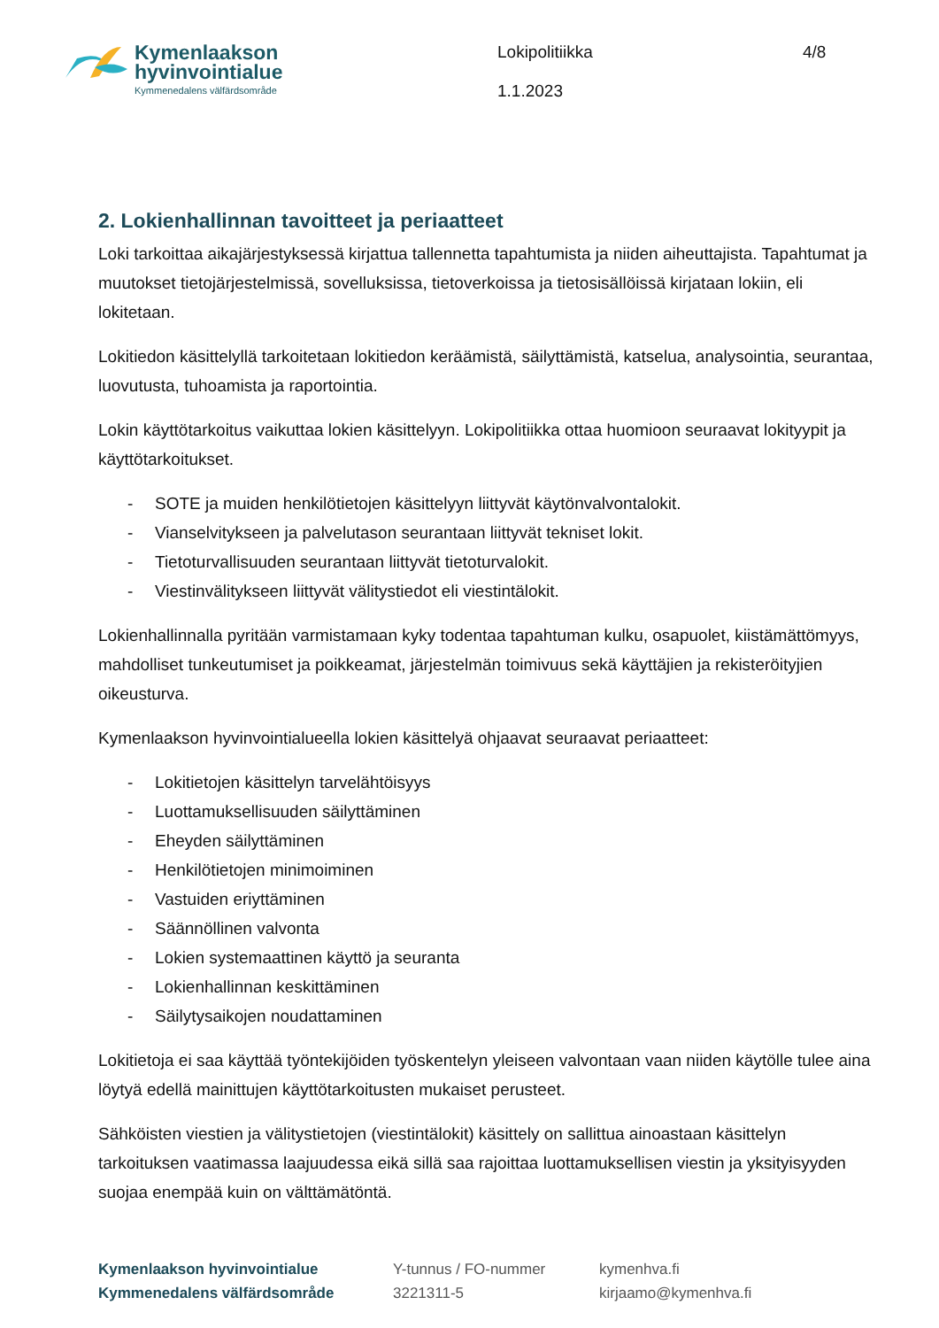Kymenlaakson
hyvinvointialue
Kymmenedalens välfärdsområde
Lokipolitiikka
1.1.2023
4/8
2. Lokienhallinnan tavoitteet ja periaatteet
Loki tarkoittaa aikajärjestyksessä kirjattua tallennetta tapahtumista ja niiden aiheuttajista. Tapahtumat ja muutokset tietojärjestelmissä, sovelluksissa, tietoverkoissa ja tietosisällöissä kirjataan lokiin, eli lokitetaan.
Lokitiedon käsittelyllä tarkoitetaan lokitiedon keräämistä, säilyttämistä, katselua, analysointia, seurantaa, luovutusta, tuhoamista ja raportointia.
Lokin käyttötarkoitus vaikuttaa lokien käsittelyyn. Lokipolitiikka ottaa huomioon seuraavat lokityypit ja käyttötarkoitukset.
- SOTE ja muiden henkilötietojen käsittelyyn liittyvät käytönvalvontalokit.
- Vianselvitykseen ja palvelutason seurantaan liittyvät tekniset lokit.
- Tietoturvallisuuden seurantaan liittyvät tietoturvalokit.
- Viestinvälitykseen liittyvät välitystiedot eli viestintälokit.
Lokienhallinnalla pyritään varmistamaan kyky todentaa tapahtuman kulku, osapuolet, kiistämättömyys, mahdolliset tunkeutumiset ja poikkeamat, järjestelmän toimivuus sekä käyttäjien ja rekisteröityjien oikeusturva.
Kymenlaakson hyvinvointialueella lokien käsittelyä ohjaavat seuraavat periaatteet:
- Lokitietojen käsittelyn tarvelähtöisyys
- Luottamuksellisuuden säilyttäminen
- Eheyden säilyttäminen
- Henkilötietojen minimoiminen
- Vastuiden eriyttäminen
- Säännöllinen valvonta
- Lokien systemaattinen käyttö ja seuranta
- Lokienhallinnan keskittäminen
- Säilytysaikojen noudattaminen
Lokitietoja ei saa käyttää työntekijöiden työskentelyn yleiseen valvontaan vaan niiden käytölle tulee aina löytyä edellä mainittujen käyttötarkoitusten mukaiset perusteet.
Sähköisten viestien ja välitystietojen (viestintälokit) käsittely on sallittua ainoastaan käsittelyn tarkoituksen vaatimassa laajuudessa eikä sillä saa rajoittaa luottamuksellisen viestin ja yksityisyyden suojaa enempää kuin on välttämätöntä.
Kymenlaakson hyvinvointialue
Kymmenedalens välfärdsområde
Y-tunnus / FO-nummer
3221311-5
kymenhva.fi
kirjaamo@kymenhva.fi